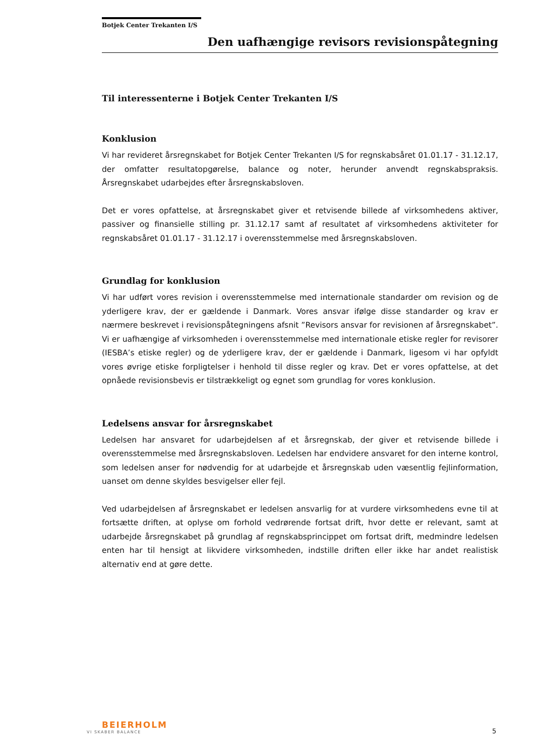Botjek Center Trekanten I/S
Den uafhængige revisors revisionspåtegning
Til interessenterne i Botjek Center Trekanten I/S
Konklusion
Vi har revideret årsregnskabet for Botjek Center Trekanten I/S for regnskabsåret 01.01.17 - 31.12.17, der omfatter resultatopgørelse, balance og noter, herunder anvendt regnskabspraksis. Årsregnskabet udarbejdes efter årsregnskabsloven.
Det er vores opfattelse, at årsregnskabet giver et retvisende billede af virksomhedens aktiver, passiver og finansielle stilling pr. 31.12.17 samt af resultatet af virksomhedens aktiviteter for regnskabsåret 01.01.17 - 31.12.17 i overensstemmelse med årsregnskabsloven.
Grundlag for konklusion
Vi har udført vores revision i overensstemmelse med internationale standarder om revision og de yderligere krav, der er gældende i Danmark. Vores ansvar ifølge disse standarder og krav er nærmere beskrevet i revisionspåtegningens afsnit ”Revisors ansvar for revisionen af årsregnskabet”. Vi er uafhængige af virksomheden i overensstemmelse med internationale etiske regler for revisorer (IESBA’s etiske regler) og de yderligere krav, der er gældende i Danmark, ligesom vi har opfyldt vores øvrige etiske forpligtelser i henhold til disse regler og krav. Det er vores opfattelse, at det opnåede revisionsbevis er tilstrækkeligt og egnet som grundlag for vores konklusion.
Ledelsens ansvar for årsregnskabet
Ledelsen har ansvaret for udarbejdelsen af et årsregnskab, der giver et retvisende billede i overensstemmelse med årsregnskabsloven. Ledelsen har endvidere ansvaret for den interne kontrol, som ledelsen anser for nødvendig for at udarbejde et årsregnskab uden væsentlig fejlinformation, uanset om denne skyldes besvigelser eller fejl.
Ved udarbejdelsen af årsregnskabet er ledelsen ansvarlig for at vurdere virksomhedens evne til at fortsætte driften, at oplyse om forhold vedrørende fortsat drift, hvor dette er relevant, samt at udarbejde årsregnskabet på grundlag af regnskabsprincippet om fortsat drift, medmindre ledelsen enten har til hensigt at likvidere virksomheden, indstille driften eller ikke har andet realistisk alternativ end at gøre dette.
BEIERHOLM
VI SKABER BALANCE
5